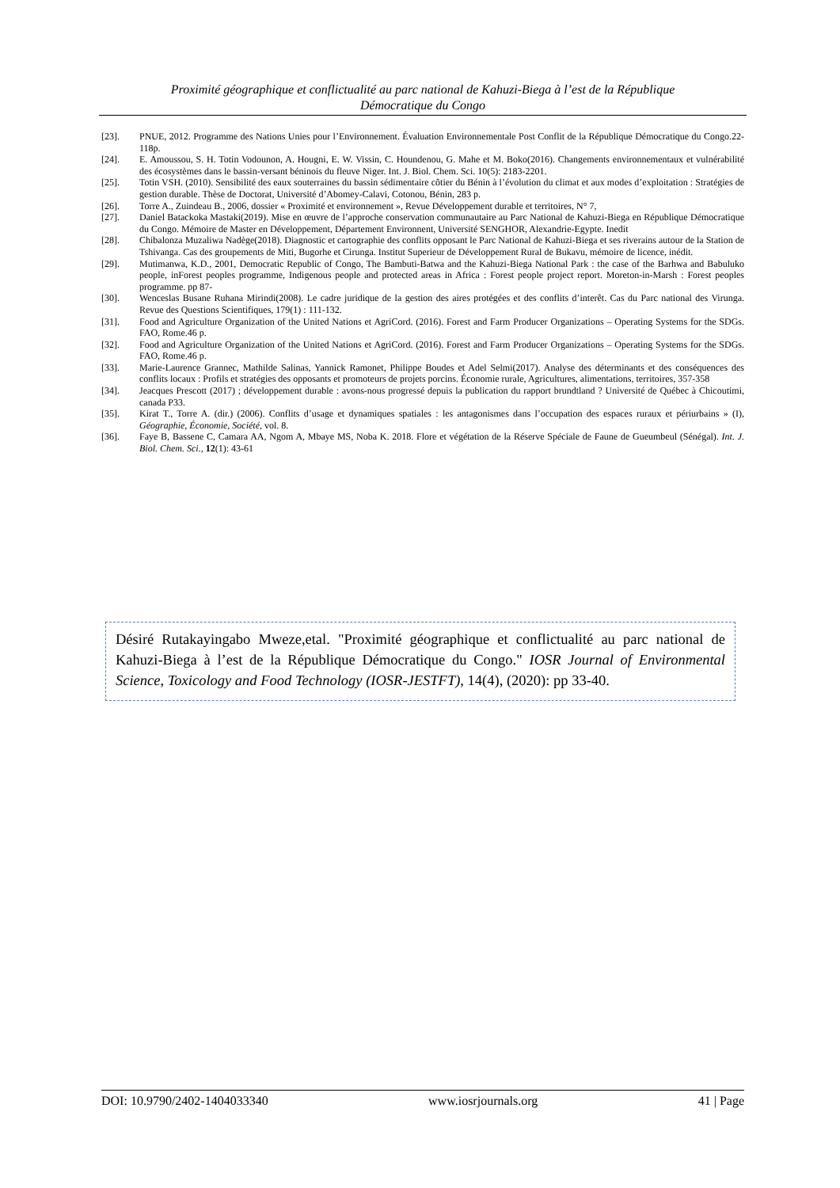Proximité géographique et conflictualité au parc national de Kahuzi-Biega à l’est de la République
Démocratique du Congo
[23]. PNUE, 2012. Programme des Nations Unies pour l’Environnement. Évaluation Environnementale Post Conflit de la République Démocratique du Congo.22-118p.
[24]. E. Amoussou, S. H. Totin Vodounon, A. Hougni, E. W. Vissin, C. Houndenou, G. Mahe et M. Boko(2016). Changements environnementaux et vulnérabilité des écosystèmes dans le bassin-versant béninois du fleuve Niger. Int. J. Biol. Chem. Sci. 10(5): 2183-2201.
[25]. Totin VSH. (2010). Sensibilité des eaux souterraines du bassin sédimentaire côtier du Bénin à l’évolution du climat et aux modes d’exploitation : Stratégies de gestion durable. Thèse de Doctorat, Université d’Abomey-Calavi, Cotonou, Bénin, 283 p.
[26]. Torre A., Zuindeau B., 2006, dossier « Proximité et environnement », Revue Développement durable et territoires, N° 7,
[27]. Daniel Batackoka Mastaki(2019). Mise en œuvre de l’approche conservation communautaire au Parc National de Kahuzi-Biega en République Démocratique du Congo. Mémoire de Master en Développement, Département Environnent, Université SENGHOR, Alexandrie-Egypte. Inedit
[28]. Chibalonza Muzaliwa Nadège(2018). Diagnostic et cartographie des conflits opposant le Parc National de Kahuzi-Biega et ses riverains autour de la Station de Tshivanga. Cas des groupements de Miti, Bugorhe et Cirunga. Institut Superieur de Développement Rural de Bukavu, mémoire de licence, inédit.
[29]. Mutimanwa, K.D., 2001, Democratic Republic of Congo, The Bambuti-Batwa and the Kahuzi-Biega National Park : the case of the Barhwa and Babuluko people, inForest peoples programme, Indigenous people and protected areas in Africa : Forest people project report. Moreton-in-Marsh : Forest peoples programme. pp 87-
[30]. Wenceslas Busane Ruhana Mirindi(2008). Le cadre juridique de la gestion des aires protégées et des conflits d’interêt. Cas du Parc national des Virunga. Revue des Questions Scientifiques, 179(1) : 111-132.
[31]. Food and Agriculture Organization of the United Nations et AgriCord. (2016). Forest and Farm Producer Organizations – Operating Systems for the SDGs. FAO, Rome.46 p.
[32]. Food and Agriculture Organization of the United Nations et AgriCord. (2016). Forest and Farm Producer Organizations – Operating Systems for the SDGs. FAO, Rome.46 p.
[33]. Marie-Laurence Grannec, Mathilde Salinas, Yannick Ramonet, Philippe Boudes et Adel Selmi(2017). Analyse des déterminants et des conséquences des conflits locaux : Profils et stratégies des opposants et promoteurs de projets porcins. Économie rurale, Agricultures, alimentations, territoires, 357-358
[34]. Jeacques Prescott (2017) ; développement durable : avons-nous progressé depuis la publication du rapport brundtland ? Université de Québec à Chicoutimi, canada P33.
[35]. Kirat T., Torre A. (dir.) (2006). Conflits d’usage et dynamiques spatiales : les antagonismes dans l’occupation des espaces ruraux et périurbains » (I), Géographie, Économie, Société, vol. 8.
[36]. Faye B, Bassene C, Camara AA, Ngom A, Mbaye MS, Noba K. 2018. Flore et végétation de la Réserve Spéciale de Faune de Gueumbeul (Sénégal). Int. J. Biol. Chem. Sci., 12(1): 43-61
Désiré Rutakayingabo Mweze,etal. "Proximité géographique et conflictualité au parc national de Kahuzi-Biega à l’est de la République Démocratique du Congo." IOSR Journal of Environmental Science, Toxicology and Food Technology (IOSR-JESTFT), 14(4), (2020): pp 33-40.
DOI: 10.9790/2402-1404033340 www.iosrjournals.org 41 | Page